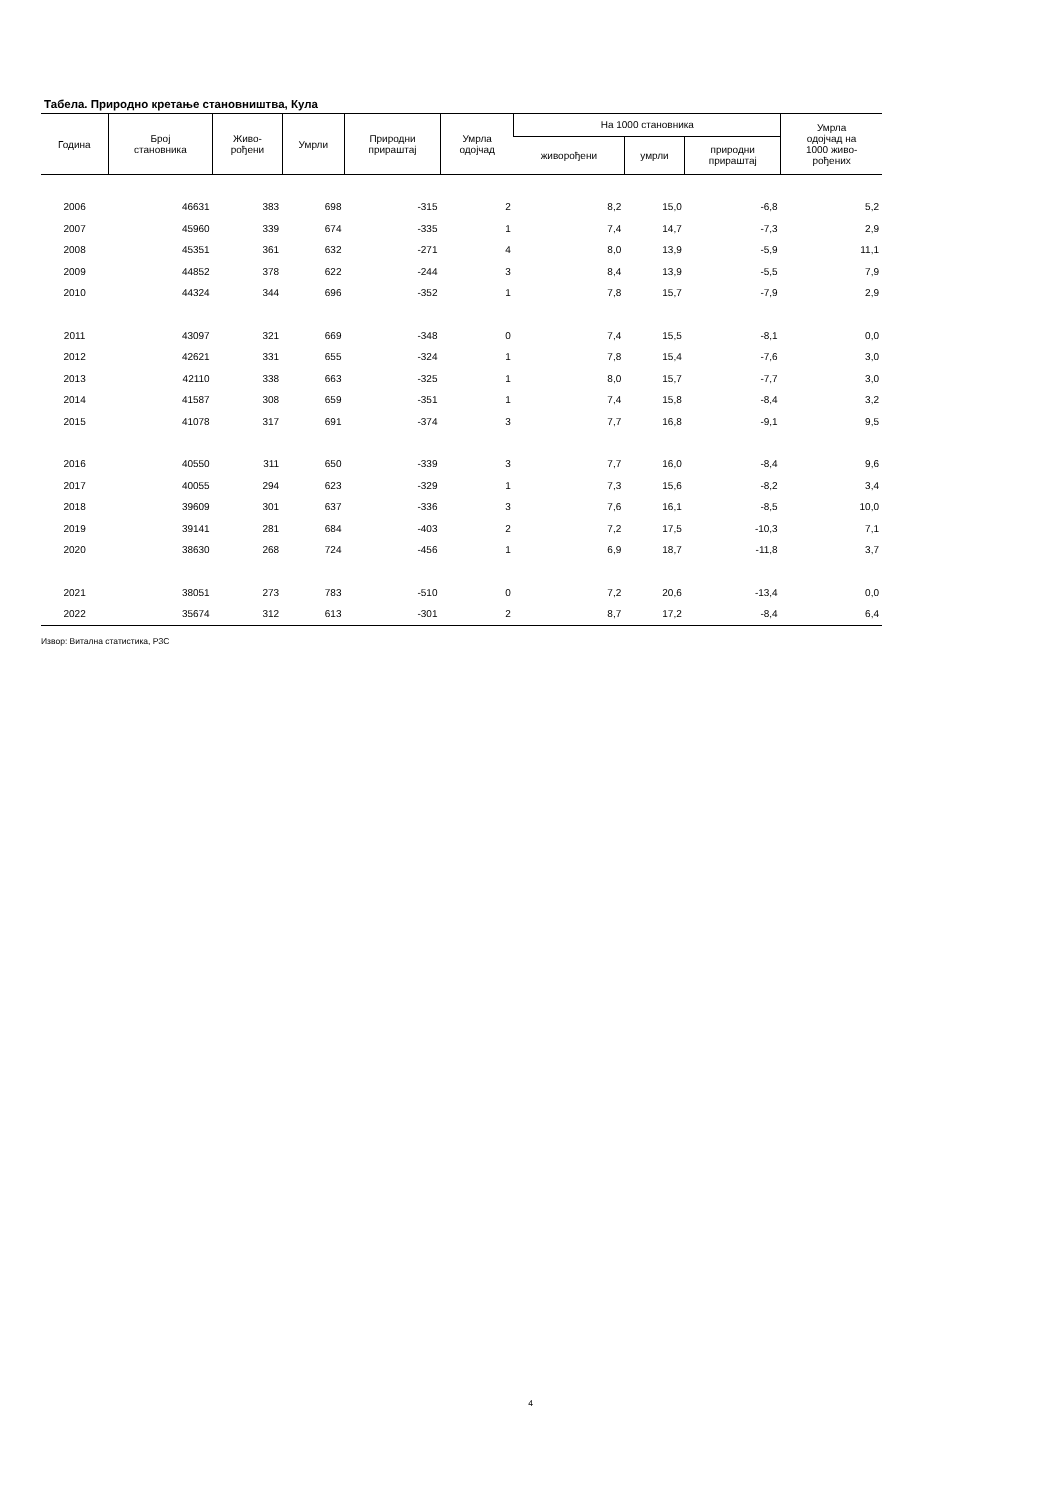Табела. Природно кретање становништва, Кула
| Година | Број становника | Живо- рођени | Умрли | Природни прираштај | Умрла одојчад | На 1000 становника | | | Умрла одојчад на 1000 живо- рођених |
| --- | --- | --- | --- | --- | --- | --- | --- | --- | --- |
| | | | | | | живорођени | умрли | природни прираштај | |
| 2006 | 46631 | 383 | 698 | -315 | 2 | 8,2 | 15,0 | -6,8 | 5,2 |
| 2007 | 45960 | 339 | 674 | -335 | 1 | 7,4 | 14,7 | -7,3 | 2,9 |
| 2008 | 45351 | 361 | 632 | -271 | 4 | 8,0 | 13,9 | -5,9 | 11,1 |
| 2009 | 44852 | 378 | 622 | -244 | 3 | 8,4 | 13,9 | -5,5 | 7,9 |
| 2010 | 44324 | 344 | 696 | -352 | 1 | 7,8 | 15,7 | -7,9 | 2,9 |
| 2011 | 43097 | 321 | 669 | -348 | 0 | 7,4 | 15,5 | -8,1 | 0,0 |
| 2012 | 42621 | 331 | 655 | -324 | 1 | 7,8 | 15,4 | -7,6 | 3,0 |
| 2013 | 42110 | 338 | 663 | -325 | 1 | 8,0 | 15,7 | -7,7 | 3,0 |
| 2014 | 41587 | 308 | 659 | -351 | 1 | 7,4 | 15,8 | -8,4 | 3,2 |
| 2015 | 41078 | 317 | 691 | -374 | 3 | 7,7 | 16,8 | -9,1 | 9,5 |
| 2016 | 40550 | 311 | 650 | -339 | 3 | 7,7 | 16,0 | -8,4 | 9,6 |
| 2017 | 40055 | 294 | 623 | -329 | 1 | 7,3 | 15,6 | -8,2 | 3,4 |
| 2018 | 39609 | 301 | 637 | -336 | 3 | 7,6 | 16,1 | -8,5 | 10,0 |
| 2019 | 39141 | 281 | 684 | -403 | 2 | 7,2 | 17,5 | -10,3 | 7,1 |
| 2020 | 38630 | 268 | 724 | -456 | 1 | 6,9 | 18,7 | -11,8 | 3,7 |
| 2021 | 38051 | 273 | 783 | -510 | 0 | 7,2 | 20,6 | -13,4 | 0,0 |
| 2022 | 35674 | 312 | 613 | -301 | 2 | 8,7 | 17,2 | -8,4 | 6,4 |
Извор: Витална статистика, РЗС
4